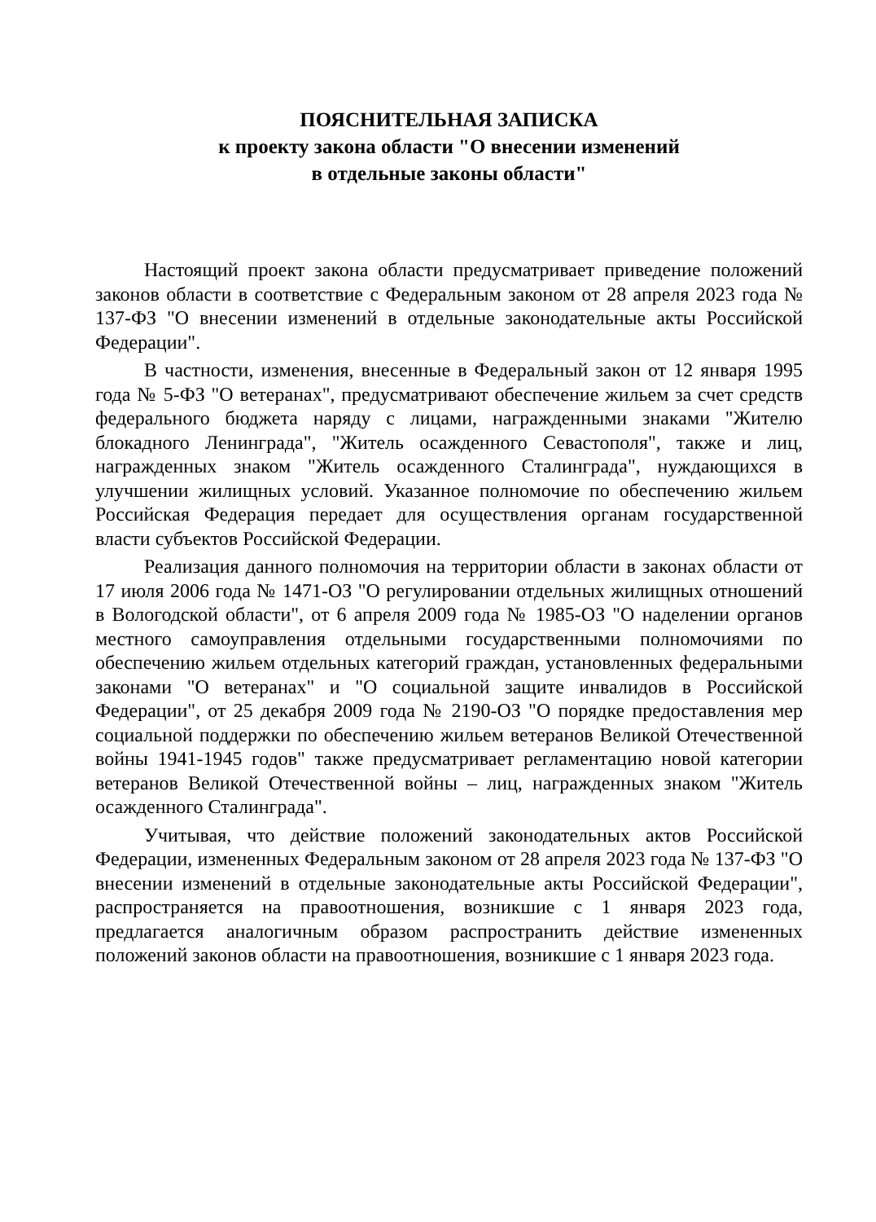ПОЯСНИТЕЛЬНАЯ ЗАПИСКА
к проекту закона области "О внесении изменений
в отдельные законы области"
Настоящий проект закона области предусматривает приведение положений законов области в соответствие с Федеральным законом от 28 апреля 2023 года № 137-ФЗ "О внесении изменений в отдельные законодательные акты Российской Федерации".
В частности, изменения, внесенные в Федеральный закон от 12 января 1995 года № 5-ФЗ "О ветеранах", предусматривают обеспечение жильем за счет средств федерального бюджета наряду с лицами, награжденными знаками "Жителю блокадного Ленинграда", "Житель осажденного Севастополя", также и лиц, награжденных знаком "Житель осажденного Сталинграда", нуждающихся в улучшении жилищных условий. Указанное полномочие по обеспечению жильем Российская Федерация передает для осуществления органам государственной власти субъектов Российской Федерации.
Реализация данного полномочия на территории области в законах области от 17 июля 2006 года № 1471-ОЗ "О регулировании отдельных жилищных отношений в Вологодской области", от 6 апреля 2009 года № 1985-ОЗ "О наделении органов местного самоуправления отдельными государственными полномочиями по обеспечению жильем отдельных категорий граждан, установленных федеральными законами "О ветеранах" и "О социальной защите инвалидов в Российской Федерации", от 25 декабря 2009 года № 2190-ОЗ "О порядке предоставления мер социальной поддержки по обеспечению жильем ветеранов Великой Отечественной войны 1941-1945 годов" также предусматривает регламентацию новой категории ветеранов Великой Отечественной войны – лиц, награжденных знаком "Житель осажденного Сталинграда".
Учитывая, что действие положений законодательных актов Российской Федерации, измененных Федеральным законом от 28 апреля 2023 года № 137-ФЗ "О внесении изменений в отдельные законодательные акты Российской Федерации", распространяется на правоотношения, возникшие с 1 января 2023 года, предлагается аналогичным образом распространить действие измененных положений законов области на правоотношения, возникшие с 1 января 2023 года.